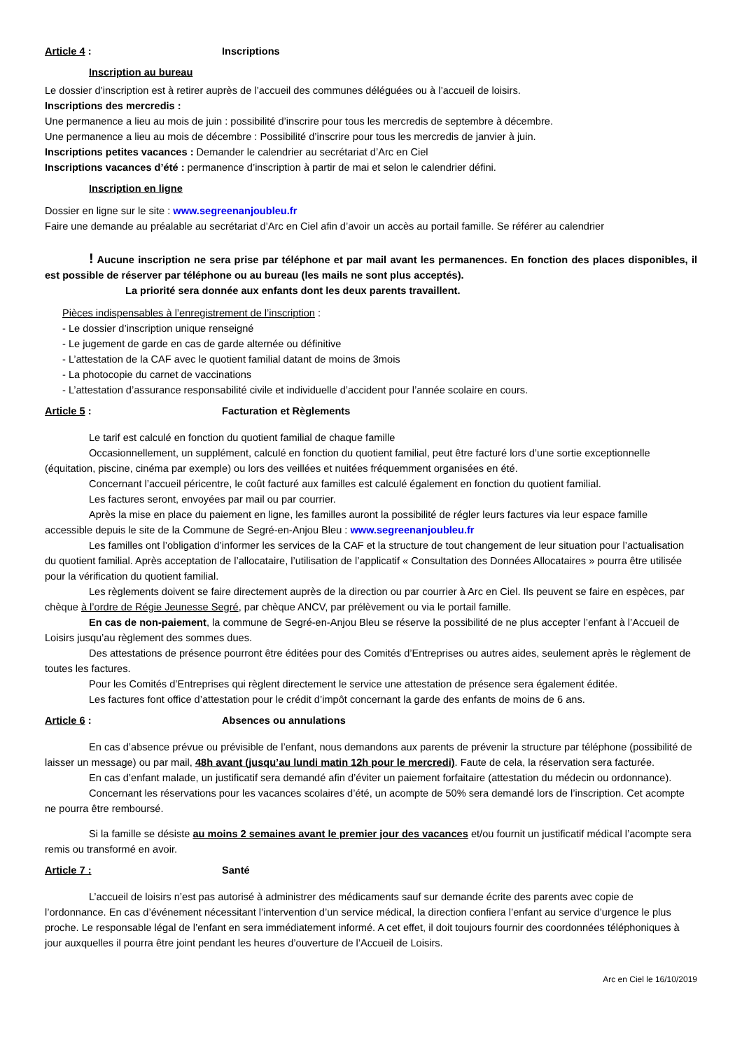Article 4 : Inscriptions
Inscription au bureau
Le dossier d’inscription est à retirer auprès de l’accueil des communes déléguées ou à l’accueil de loisirs.
Inscriptions des mercredis :
Une permanence a lieu au mois de juin : possibilité d’inscrire pour tous les mercredis de septembre à décembre.
Une permanence a lieu au mois de décembre : Possibilité d’inscrire pour tous les mercredis de janvier à juin.
Inscriptions petites vacances : Demander le calendrier au secrétariat d’Arc en Ciel
Inscriptions vacances d’été : permanence d’inscription à partir de mai et selon le calendrier défini.
Inscription en ligne
Dossier en ligne sur le site : www.segreenanjoubleu.fr
Faire une demande au préalable au secrétariat d’Arc en Ciel afin d’avoir un accès au portail famille. Se référer au calendrier
! Aucune inscription ne sera prise par téléphone et par mail avant les permanences. En fonction des places disponibles, il est possible de réserver par téléphone ou au bureau (les mails ne sont plus acceptés).
La priorité sera donnée aux enfants dont les deux parents travaillent.
Pièces indispensables à l’enregistrement de l’inscription :
- Le dossier d’inscription unique renseigné
- Le jugement de garde en cas de garde alternée ou définitive
- L’attestation de la CAF avec le quotient familial datant de moins de 3mois
- La photocopie du carnet de vaccinations
- L’attestation d’assurance responsabilité civile et individuelle d’accident pour l’année scolaire en cours.
Article 5 : Facturation et Règlements
Le tarif est calculé en fonction du quotient familial de chaque famille
Occasionnellement, un supplément, calculé en fonction du quotient familial, peut être facturé lors d’une sortie exceptionnelle (équitation, piscine, cinéma par exemple) ou lors des veillées et nuitées fréquemment organisées en été.
Concernant l’accueil péricentre, le coût facturé aux familles est calculé également en fonction du quotient familial.
Les factures seront, envoyées par mail ou par courrier.
Après la mise en place du paiement en ligne, les familles auront la possibilité de régler leurs factures via leur espace famille accessible depuis le site de la Commune de Segré-en-Anjou Bleu : www.segreenanjoubleu.fr
Les familles ont l’obligation d’informer les services de la CAF et la structure de tout changement de leur situation pour l’actualisation du quotient familial. Après acceptation de l’allocataire, l’utilisation de l’applicatif « Consultation des Données Allocataires » pourra être utilisée pour la vérification du quotient familial.
Les règlements doivent se faire directement auprès de la direction ou par courrier à Arc en Ciel. Ils peuvent se faire en espèces, par chèque à l’ordre de Régie Jeunesse Segré, par chèque ANCV, par prélèvement ou via le portail famille.
En cas de non-paiement, la commune de Segré-en-Anjou Bleu se réserve la possibilité de ne plus accepter l’enfant à l’Accueil de Loisirs jusqu’au règlement des sommes dues.
Des attestations de présence pourront être éditées pour des Comités d’Entreprises ou autres aides, seulement après le règlement de toutes les factures.
Pour les Comités d’Entreprises qui règlent directement le service une attestation de présence sera également éditée.
Les factures font office d’attestation pour le crédit d’impôt concernant la garde des enfants de moins de 6 ans.
Article 6 : Absences ou annulations
En cas d’absence prévue ou prévisible de l’enfant, nous demandons aux parents de prévenir la structure par téléphone (possibilité de laisser un message) ou par mail, 48h avant (jusqu’au lundi matin 12h pour le mercredi). Faute de cela, la réservation sera facturée.
En cas d’enfant malade, un justificatif sera demandé afin d’éviter un paiement forfaitaire (attestation du médecin ou ordonnance).
Concernant les réservations pour les vacances scolaires d’été, un acompte de 50% sera demandé lors de l’inscription. Cet acompte ne pourra être remboursé.
Si la famille se désiste au moins 2 semaines avant le premier jour des vacances et/ou fournit un justificatif médical l’acompte sera remis ou transformé en avoir.
Article 7 : Santé
L’accueil de loisirs n’est pas autorisé à administrer des médicaments sauf sur demande écrite des parents avec copie de l’ordonnance. En cas d’événement nécessitant l’intervention d’un service médical, la direction confiera l’enfant au service d’urgence le plus proche. Le responsable légal de l’enfant en sera immédiatement informé. A cet effet, il doit toujours fournir des coordonnées téléphoniques à jour auxquelles il pourra être joint pendant les heures d’ouverture de l’Accueil de Loisirs.
Arc en Ciel le 16/10/2019